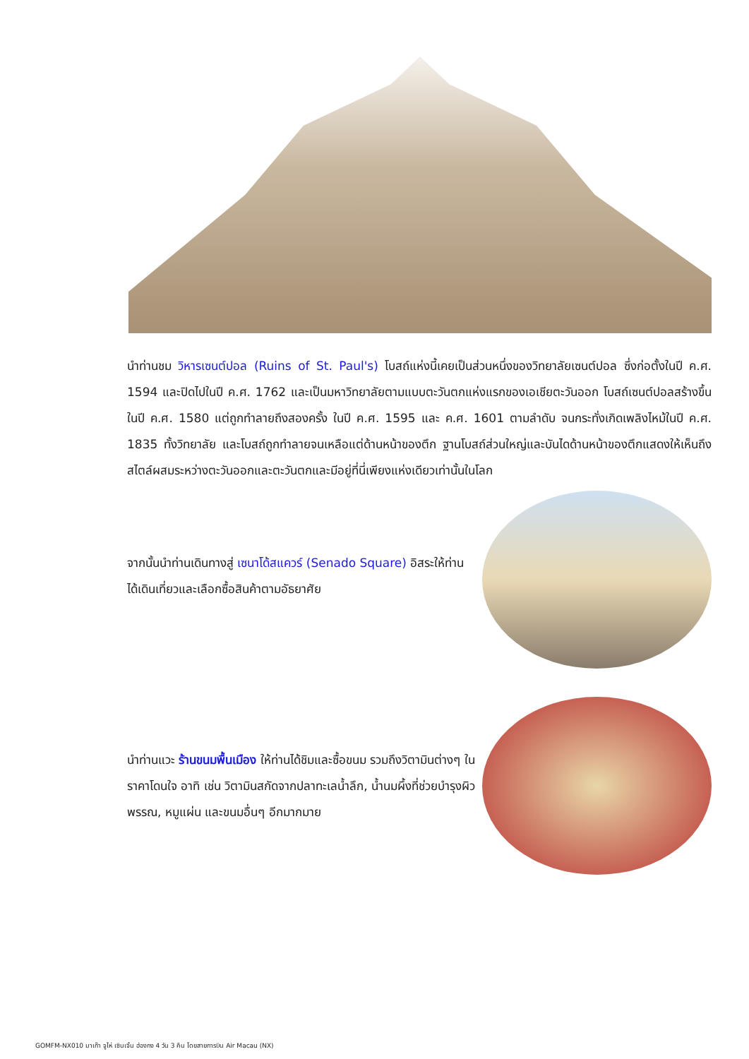นำท่านชม วิหารเซนต์ปอล (Ruins of St. Paul's) โบสถ์แห่งนี้เคยเป็นส่วนหนึ่งของวิทยาลัยเซนต์ปอล ซึ่งก่อตั้งในปี ค.ศ. 1594 และปิดไปในปี ค.ศ. 1762 และเป็นมหาวิทยาลัยตามแบบตะวันตกแห่งแรกของเอเชียตะวันออก โบสถ์เซนต์ปอลสร้างขึ้นในปี ค.ศ. 1580 แต่ถูกทำลายถึงสองครั้ง ในปี ค.ศ. 1595 และ ค.ศ. 1601 ตามลำดับ จนกระทั่งเกิดเพลิงไหม้ในปี ค.ศ. 1835 ทั้งวิทยาลัย และโบสถ์ถูกทำลายจนเหลือแต่ด้านหน้าของตึก ฐานโบสถ์ส่วนใหญ่และบันไดด้านหน้าของตึกแสดงให้เห็นถึงสไตล์ผสมระหว่างตะวันออกและตะวันตกและมีอยู่ที่นี่เพียงแห่งเดียวเท่านั้นในโลก
จากนั้นนำท่านเดินทางสู่ เซนาโด้สแควร์ (Senado Square) อิสระให้ท่านได้เดินเที่ยวและเลือกซื้อสินค้าตามอัธยาศัย
นำท่านแวะ ร้านขนมพื้นเมือง ให้ท่านได้ชิมและซื้อขนม รวมถึงวิตามินต่างๆ ในราคาโดนใจ อาทิ เช่น วิตามินสกัดจากปลาทะเลน้ำลึก, น้ำนมผึ้งที่ช่วยบำรุงผิวพรรณ, หมูแผ่น และขนมอื่นๆ อีกมากมาย
GOMFM-NX010 มาเก๊า จูไห่ เซินเจิ้น ฮ่องกง 4 วัน 3 คืน โดยสายการบิน Air Macau (NX)